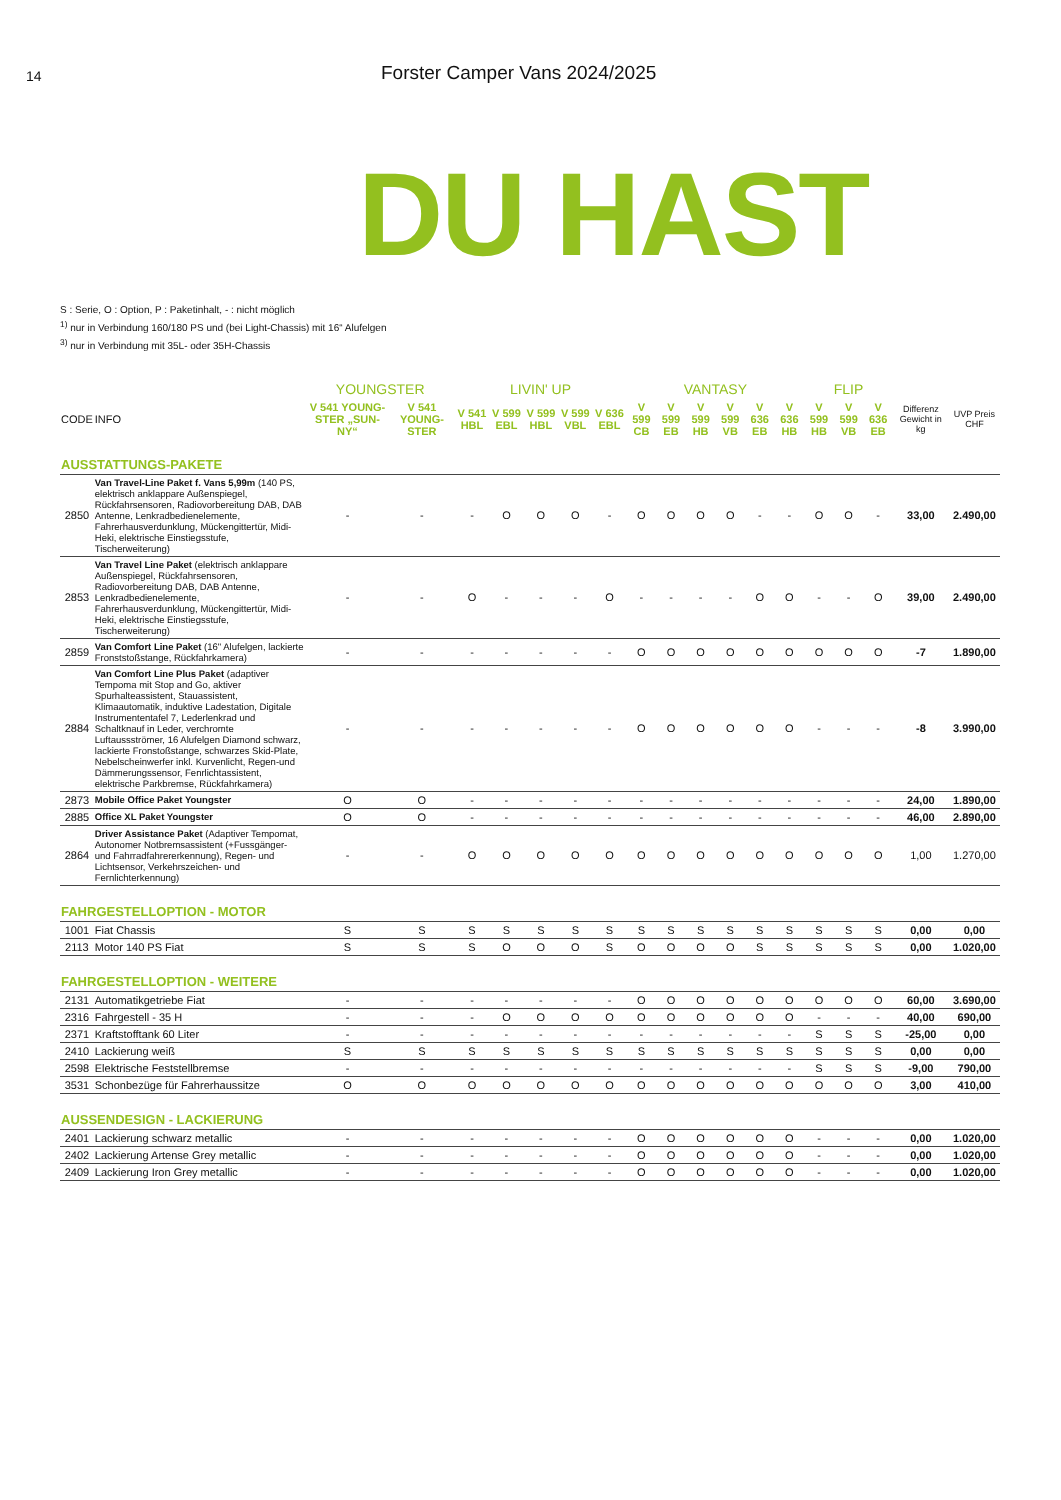14
Forster Camper Vans 2024/2025
DU HAST
S : Serie, O : Option, P : Paketinhalt, - : nicht möglich
<sup>1)</sup> nur in Verbindung 160/180 PS und (bei Light-Chassis) mit 16“ Alufelgen
<sup>3)</sup> nur in Verbindung mit 35L- oder 35H-Chassis
| | | YOUNGSTER | | LIVIN' UP | | | | | VANTASY | | | | | | FLIP | | | | |
| --- | --- | --- | --- | --- | --- | --- | --- | --- | --- | --- | --- | --- | --- | --- | --- | --- | --- | --- | --- |
| CODE | INFO | V 541 YOUNG-STER „SUN-NY“ | V 541 YOUNG-STER | V 541 HBL | V 599 EBL | V 599 HBL | V 599 VBL | V 636 EBL | V 599 CB | V 599 EB | V 599 HB | V 599 VB | V 636 EB | V 636 HB | V 599 HB | V 599 VB | V 636 EB | Differenz Gewicht in kg | UVP Preis CHF |
| AUSSTATTUNGS-PAKETE | | | | | | | | | | | | | | | | | | | |
| 2850 | Van Travel-Line Paket f. Vans 5,99m (140 PS, elektrisch anklappare Außenspiegel, Rückfahrsensoren, Radiovorbereitung DAB, DAB Antenne, Lenkradbedienelemente, Fahrerhausverdunklung, Mückengittertür, Midi-Heki, elektrische Einstiegsstufe, Tischerweiterung) | - | - | - | O | O | O | - | O | O | O | O | - | - | O | O | - | 33,00 | 2.490,00 |
| 2853 | Van Travel Line Paket (elektrisch anklappare Außenspiegel, Rückfahrsensoren, Radiovorbereitung DAB, DAB Antenne, Lenkradbedienelemente, Fahrerhausverdunklung, Mückengittertür, Midi-Heki, elektrische Einstiegsstufe, Tischerweiterung) | - | - | O | - | - | - | O | - | - | - | - | O | O | - | - | O | 39,00 | 2.490,00 |
| 2859 | Van Comfort Line Paket (16" Alufelgen, lackierte Fronststoßstange, Rückfahrkamera) | - | - | - | - | - | - | - | O | O | O | O | O | O | O | O | O | -7 | 1.890,00 |
| 2884 | Van Comfort Line Plus Paket (adaptiver Tempoma mit Stop and Go, aktiver Spurhalteassistent, Stauassistent, Klimaautomatik, induktive Ladestation, Digitale Instrumententafel 7, Lederlenkrad und Schaltknauf in Leder, verchromte Luftaussströmer, 16 Alufelgen Diamond schwarz, lackierte Fronstoßstange, schwarzes Skid-Plate, Nebelscheinwerfer inkl. Kurvenlicht, Regen-und Dämmerungssensor, Fenrlichtassistent, elektrische Parkbremse, Rückfahrkamera) | - | - | - | - | - | - | - | O | O | O | O | O | O | - | - | - | -8 | 3.990,00 |
| 2873 | Mobile Office Paket Youngster | O | O | - | - | - | - | - | - | - | - | - | - | - | - | - | - | 24,00 | 1.890,00 |
| 2885 | Office XL Paket Youngster | O | O | - | - | - | - | - | - | - | - | - | - | - | - | - | - | 46,00 | 2.890,00 |
| 2864 | Driver Assistance Paket (Adaptiver Tempomat, Autonomer Notbremsassistent (+Fussgänger- und Fahrradfahrererkennung), Regen- und Lichtsensor, Verkehrszeichen- und Fernlichterkennung) | - | - | O | O | O | O | O | O | O | O | O | O | O | O | O | O | 1,00 | 1.270,00 |
| FAHRGESTELLOPTION - MOTOR | | | | | | | | | | | | | | | | | | | |
| 1001 | Fiat Chassis | S | S | S | S | S | S | S | S | S | S | S | S | S | S | S | S | 0,00 | 0,00 |
| 2113 | Motor 140 PS Fiat | S | S | S | O | O | O | S | O | O | O | O | S | S | S | S | S | 0,00 | 1.020,00 |
| FAHRGESTELLOPTION - WEITERE | | | | | | | | | | | | | | | | | | | |
| 2131 | Automatikgetriebe Fiat | - | - | - | - | - | - | - | O | O | O | O | O | O | O | O | O | 60,00 | 3.690,00 |
| 2316 | Fahrgestell - 35 H | - | - | - | O | O | O | O | O | O | O | O | O | O | - | - | - | 40,00 | 690,00 |
| 2371 | Kraftstofftank 60 Liter | - | - | - | - | - | - | - | - | - | - | - | - | - | S | S | S | -25,00 | 0,00 |
| 2410 | Lackierung weiß | S | S | S | S | S | S | S | S | S | S | S | S | S | S | S | S | 0,00 | 0,00 |
| 2598 | Elektrische Feststellbremse | - | - | - | - | - | - | - | - | - | - | - | - | - | S | S | S | -9,00 | 790,00 |
| 3531 | Schonbezüge für Fahrerhaussitze | O | O | O | O | O | O | O | O | O | O | O | O | O | O | O | O | 3,00 | 410,00 |
| AUSSENDESIGN - LACKIERUNG | | | | | | | | | | | | | | | | | | | |
| 2401 | Lackierung schwarz metallic | - | - | - | - | - | - | - | O | O | O | O | O | O | - | - | - | 0,00 | 1.020,00 |
| 2402 | Lackierung Artense Grey metallic | - | - | - | - | - | - | - | O | O | O | O | O | O | - | - | - | 0,00 | 1.020,00 |
| 2409 | Lackierung Iron Grey metallic | - | - | - | - | - | - | - | O | O | O | O | O | O | - | - | - | 0,00 | 1.020,00 |